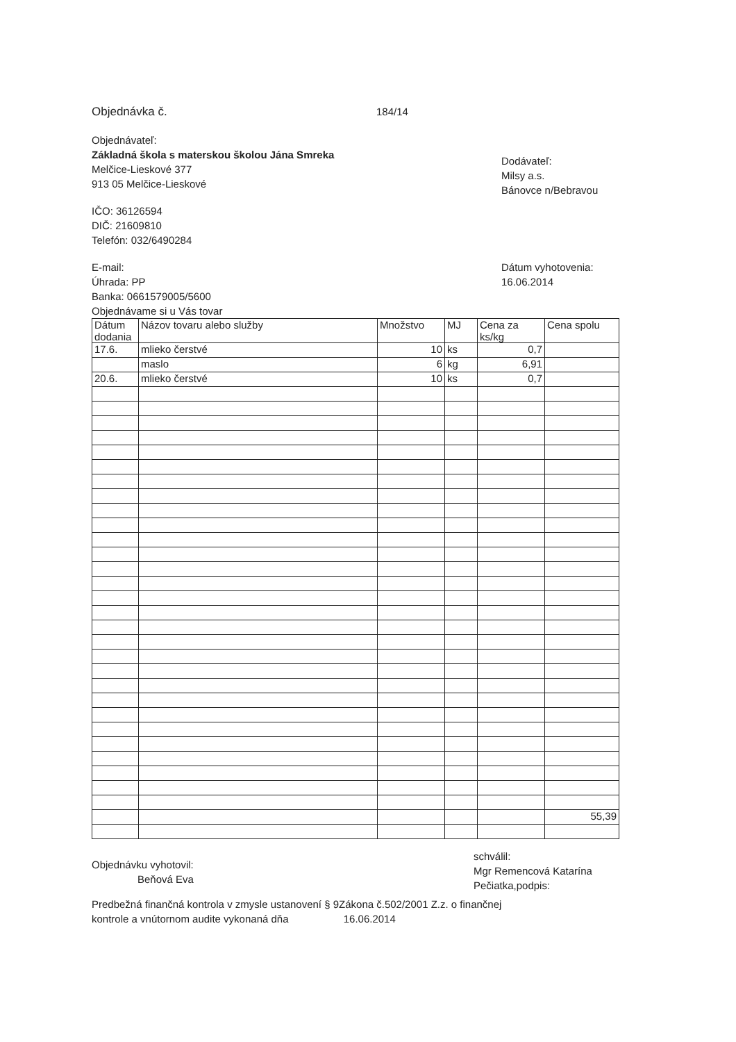Objednávka č. 184/14
Objednávateľ:
Základná škola s materskou školou Jána Smreka
Melčice-Lieskové 377
913 05 Melčice-Lieskové
IČO: 36126594
DIČ: 21609810
Telefón: 032/6490284
Dodávateľ:
Milsy a.s.
Bánovce n/Bebravou
E-mail:
Úhrada: PP
Banka: 0661579005/5600
Objednávame si u Vás tovar
Dátum vyhotovenia:
16.06.2014
| Dátum dodania | Názov tovaru alebo služby | Množstvo | MJ | Cena za ks/kg | Cena spolu |
| --- | --- | --- | --- | --- | --- |
| 17.6. | mlieko čerstvé | 10 | ks | 0,7 | |
| | maslo | 6 | kg | 6,91 | |
| 20.6. | mlieko čerstvé | 10 | ks | 0,7 | |
| | | | | | 55,39 |
Objednávku vyhotovil:
Beňová Eva
schválil:
Mgr Remencová Katarína
Pečiatka,podpis:
Predbežná finančná kontrola v zmysle ustanovení § 9Zákona č.502/2001 Z.z. o finančnej
kontrole a vnútornom audite vykonaná dňa 16.06.2014